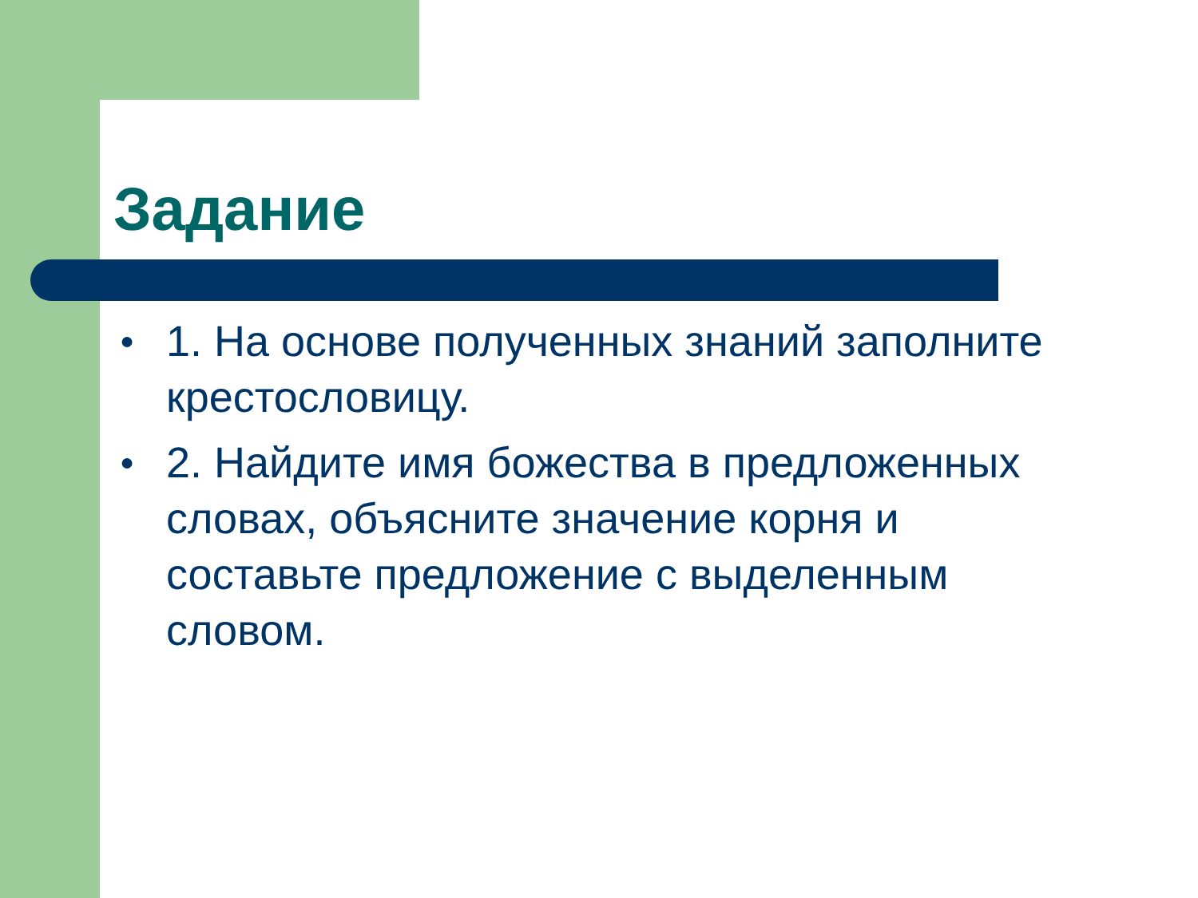Задание
● 1. На основе полученных знаний заполните крестословицу.
● 2. Найдите имя божества в предложенных словах, объясните значение корня и составьте предложение с выделенным словом.